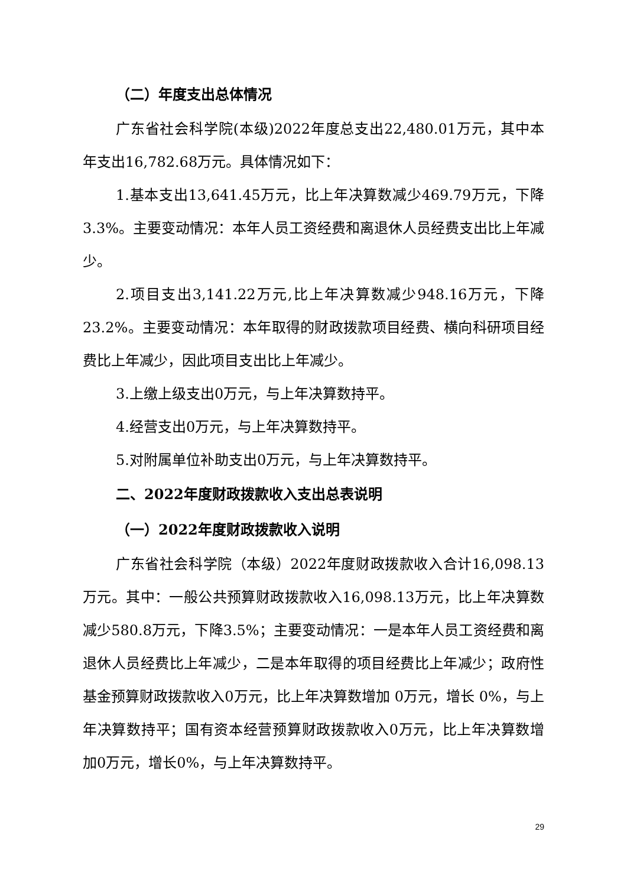（二）年度支出总体情况
广东省社会科学院(本级)2022年度总支出22,480.01万元，其中本年支出16,782.68万元。具体情况如下：
1.基本支出13,641.45万元，比上年决算数减少469.79万元，下降 3.3%。主要变动情况：本年人员工资经费和离退休人员经费支出比上年减少。
2.项目支出3,141.22万元,比上年决算数减少948.16万元，下降23.2%。主要变动情况：本年取得的财政拨款项目经费、横向科研项目经费比上年减少，因此项目支出比上年减少。
3.上缴上级支出0万元，与上年决算数持平。
4.经营支出0万元，与上年决算数持平。
5.对附属单位补助支出0万元，与上年决算数持平。
二、2022年度财政拨款收入支出总表说明
（一）2022年度财政拨款收入说明
广东省社会科学院（本级）2022年度财政拨款收入合计16,098.13万元。其中：一般公共预算财政拨款收入16,098.13万元，比上年决算数减少580.8万元，下降3.5%；主要变动情况：一是本年人员工资经费和离退休人员经费比上年减少，二是本年取得的项目经费比上年减少；政府性基金预算财政拨款收入0万元，比上年决算数增加 0万元，增长 0%，与上年决算数持平；国有资本经营预算财政拨款收入0万元，比上年决算数增加0万元，增长0%，与上年决算数持平。
29